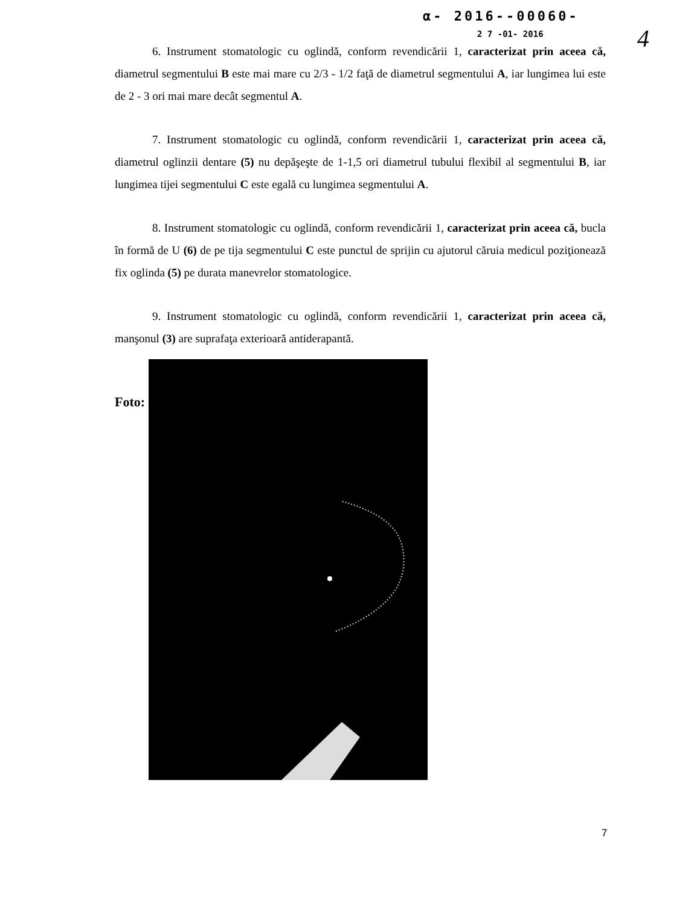α- 2016--00060-
2 7 -01- 2016 4
6. Instrument stomatologic cu oglindă, conform revendicării 1, caracterizat prin aceea că, diametrul segmentului B este mai mare cu 2/3 - 1/2 faţă de diametrul segmentului A, iar lungimea lui este de 2 - 3 ori mai mare decât segmentul A.
7. Instrument stomatologic cu oglindă, conform revendicării 1, caracterizat prin aceea că, diametrul oglinzii dentare (5) nu depăşeşte de 1-1,5 ori diametrul tubului flexibil al segmentului B, iar lungimea tijei segmentului C este egală cu lungimea segmentului A.
8. Instrument stomatologic cu oglindă, conform revendicării 1, caracterizat prin aceea că, bucla în formă de U (6) de pe tija segmentului C este punctul de sprijin cu ajutorul căruia medicul poziţionează fix oglinda (5) pe durata manevrelor stomatologice.
9. Instrument stomatologic cu oglindă, conform revendicării 1, caracterizat prin aceea că, manşonul (3) are suprafaţa exterioară antiderapantă.
Foto:
7